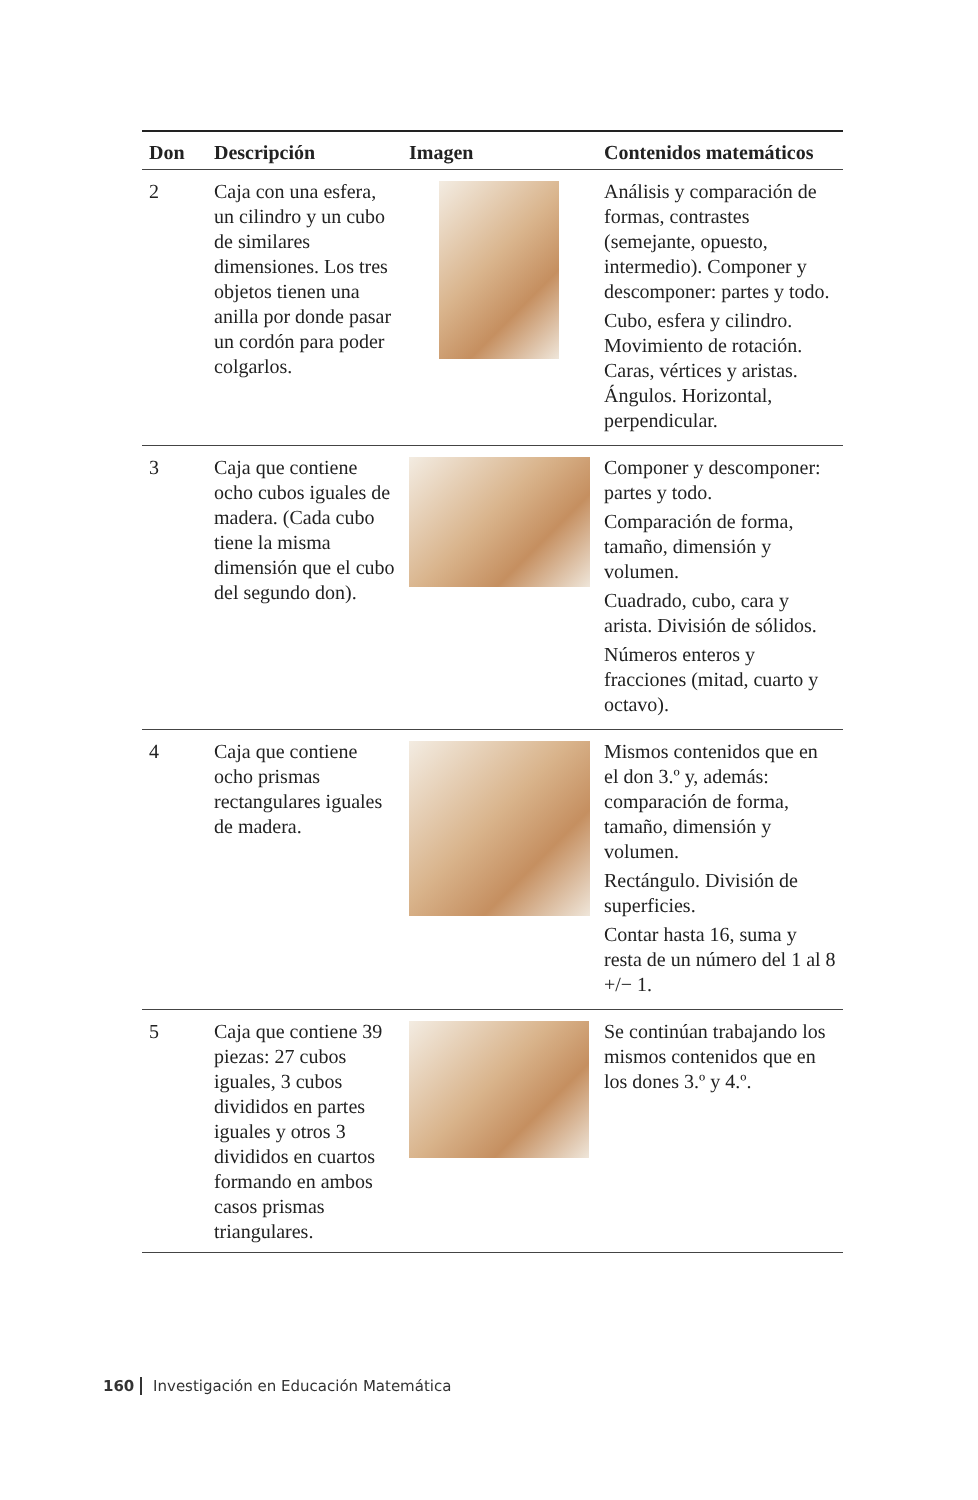| Don | Descripción | Imagen | Contenidos matemáticos |
| --- | --- | --- | --- |
| 2 | Caja con una esfera, un cilindro y un cubo de similares dimensiones. Los tres objetos tienen una anilla por donde pasar un cordón para poder colgarlos. | | Análisis y comparación de formas, contrastes (semejante, opuesto, intermedio). Componer y descomponer: partes y todo. Cubo, esfera y cilindro. Movimiento de rotación. Caras, vértices y aristas. Ángulos. Horizontal, perpendicular. |
| 3 | Caja que contiene ocho cubos iguales de madera. (Cada cubo tiene la misma dimensión que el cubo del segundo don). | | Componer y descomponer: partes y todo. Comparación de forma, tamaño, dimensión y volumen. Cuadrado, cubo, cara y arista. División de sólidos. Números enteros y fracciones (mitad, cuarto y octavo). |
| 4 | Caja que contiene ocho prismas rectangulares iguales de madera. | | Mismos contenidos que en el don 3.º y, además: comparación de forma, tamaño, dimensión y volumen. Rectángulo. División de superficies. Contar hasta 16, suma y resta de un número del 1 al 8 +/− 1. |
| 5 | Caja que contiene 39 piezas: 27 cubos iguales, 3 cubos divididos en partes iguales y otros 3 divididos en cuartos formando en ambos casos prismas triangulares. | | Se continúan trabajando los mismos contenidos que en los dones 3.º y 4.º. |
160 Investigación en Educación Matemática